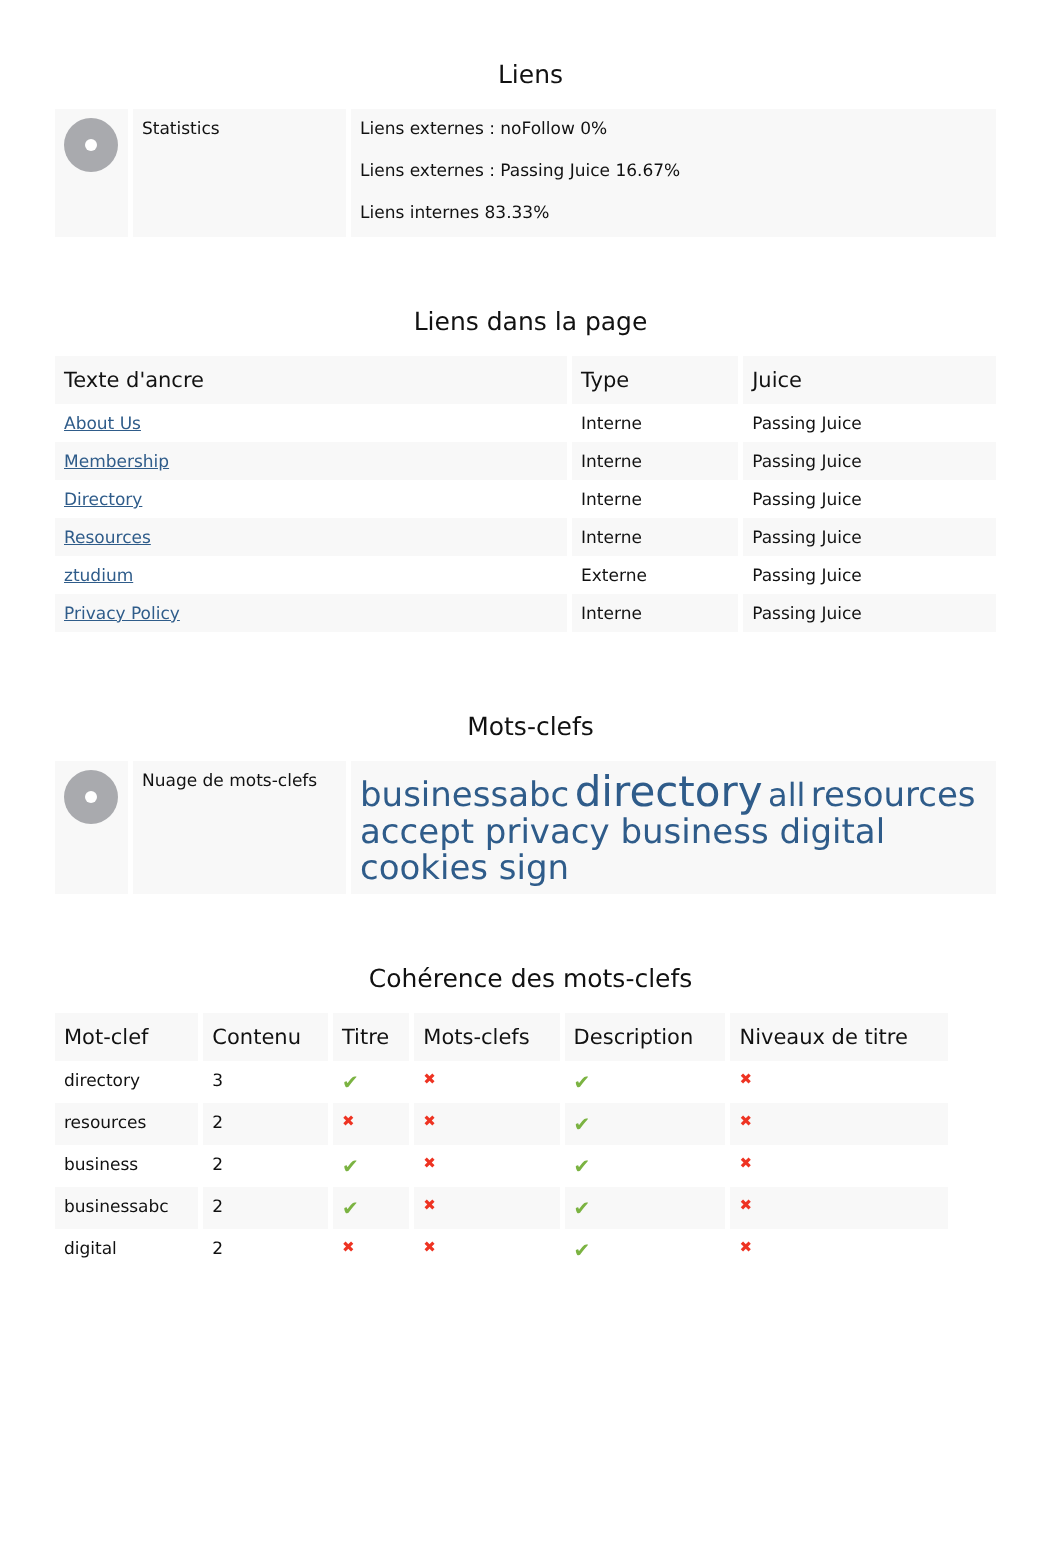Liens
| | Statistics | Liens externes : noFollow 0% Liens externes : Passing Juice 16.67% Liens internes 83.33% |
Liens dans la page
| Texte d'ancre | Type | Juice |
| --- | --- | --- |
| About Us | Interne | Passing Juice |
| Membership | Interne | Passing Juice |
| Directory | Interne | Passing Juice |
| Resources | Interne | Passing Juice |
| ztudium | Externe | Passing Juice |
| Privacy Policy | Interne | Passing Juice |
Mots-clefs
| | Nuage de mots-clefs | businessabc directory all resources accept privacy business digital cookies sign |
Cohérence des mots-clefs
| Mot-clef | Contenu | Titre | Mots-clefs | Description | Niveaux de titre |
| --- | --- | --- | --- | --- | --- |
| directory | 3 | ✔ | ✖ | ✔ | ✖ |
| resources | 2 | ✖ | ✖ | ✔ | ✖ |
| business | 2 | ✔ | ✖ | ✔ | ✖ |
| businessabc | 2 | ✔ | ✖ | ✔ | ✖ |
| digital | 2 | ✖ | ✖ | ✔ | ✖ |